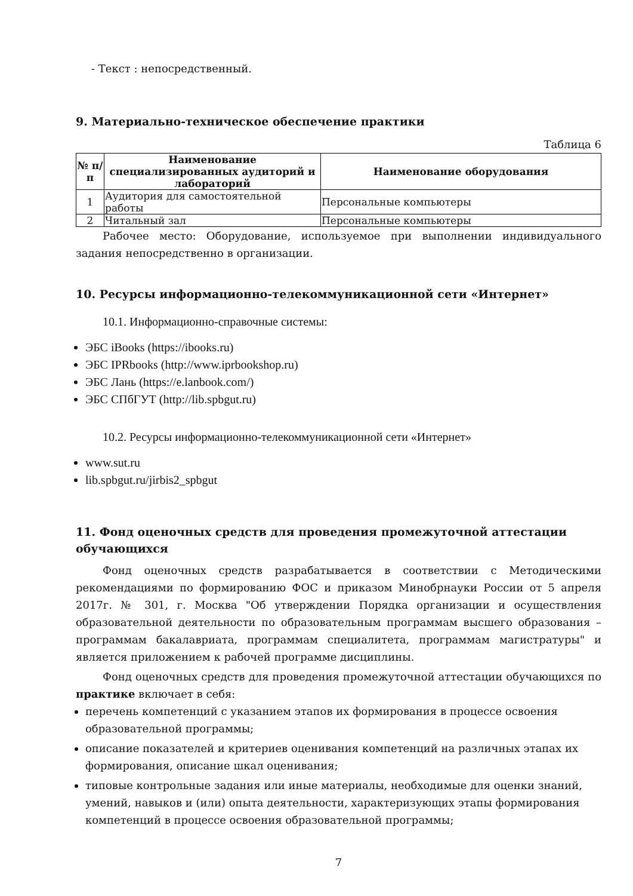- Текст : непосредственный.
9. Материально-техническое обеспечение практики
Таблица 6
| № п/п | Наименование специализированных аудиторий и лабораторий | Наименование оборудования |
| --- | --- | --- |
| 1 | Аудитория для самостоятельной работы | Персональные компьютеры |
| 2 | Читальный зал | Персональные компьютеры |
Рабочее место: Оборудование, используемое при выполнении индивидуального задания непосредственно в организации.
10. Ресурсы информационно-телекоммуникационной сети «Интернет»
10.1. Информационно-справочные системы:
ЭБС iBooks (https://ibooks.ru)
ЭБС IPRbooks (http://www.iprbookshop.ru)
ЭБС Лань (https://e.lanbook.com/)
ЭБС СПбГУТ (http://lib.spbgut.ru)
10.2. Ресурсы информационно-телекоммуникационной сети «Интернет»
www.sut.ru
lib.spbgut.ru/jirbis2_spbgut
11. Фонд оценочных средств для проведения промежуточной аттестации обучающихся
Фонд оценочных средств разрабатывается в соответствии с Методическими рекомендациями по формированию ФОС и приказом Минобрнауки России от 5 апреля 2017г. № 301, г. Москва "Об утверждении Порядка организации и осуществления образовательной деятельности по образовательным программам высшего образования – программам бакалавриата, программам специалитета, программам магистратуры" и является приложением к рабочей программе дисциплины.
Фонд оценочных средств для проведения промежуточной аттестации обучающихся по практике включает в себя:
перечень компетенций с указанием этапов их формирования в процессе освоения образовательной программы;
описание показателей и критериев оценивания компетенций на различных этапах их формирования, описание шкал оценивания;
типовые контрольные задания или иные материалы, необходимые для оценки знаний, умений, навыков и (или) опыта деятельности, характеризующих этапы формирования компетенций в процессе освоения образовательной программы;
7